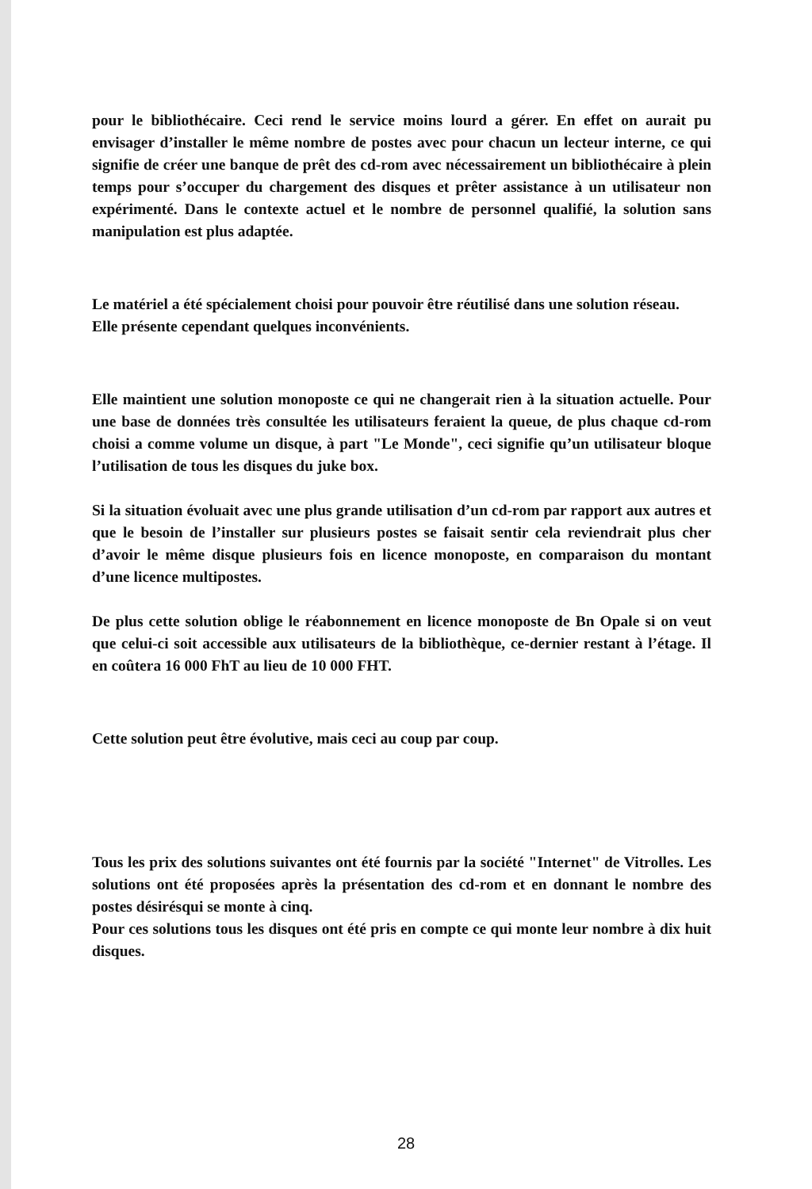pour le bibliothécaire. Ceci rend le service moins lourd a gérer. En effet on aurait pu envisager d’installer le même nombre de postes avec pour chacun un lecteur interne, ce qui signifie de créer une banque de prêt des cd-rom avec nécessairement un bibliothécaire à plein temps pour s’occuper du chargement des disques et prêter assistance à un utilisateur non expérimenté. Dans le contexte actuel et le nombre de personnel qualifié, la solution sans manipulation est plus adaptée.
Le matériel a été spécialement choisi pour pouvoir être réutilisé dans une solution réseau.
Elle présente cependant quelques inconvénients.
Elle maintient une solution monoposte ce qui ne changerait rien à la situation actuelle. Pour une base de données très consultée les utilisateurs feraient la queue, de plus chaque cd-rom choisi a comme volume un disque, à part "Le Monde", ceci signifie qu’un utilisateur bloque l’utilisation de tous les disques du juke box.
Si la situation évoluait avec une plus grande utilisation d’un cd-rom par rapport aux autres et que le besoin de l’installer sur plusieurs postes se faisait sentir cela reviendrait plus cher d’avoir le même disque plusieurs fois en licence monoposte, en comparaison du montant d’une licence multipostes.
De plus cette solution oblige le réabonnement en licence monoposte de Bn Opale si on veut que celui-ci soit accessible aux utilisateurs de la bibliothèque, ce-dernier restant à l’étage. Il en coûtera 16 000 FhT au lieu de 10 000 FHT.
Cette solution peut être évolutive, mais ceci au coup par coup.
Tous les prix des solutions suivantes ont été fournis par la société "Internet" de Vitrolles. Les solutions ont été proposées après la présentation des cd-rom et en donnant le nombre des postes désirésqui se monte à cinq.
Pour ces solutions tous les disques ont été pris en compte ce qui monte leur nombre à dix huit disques.
28